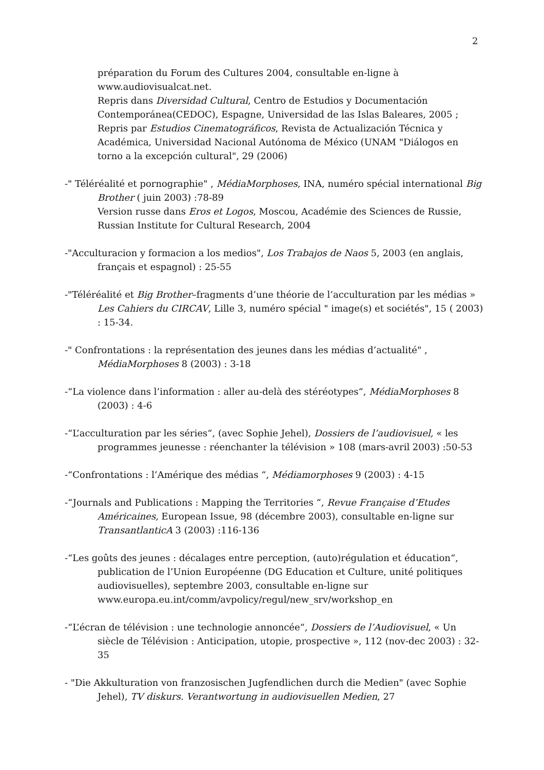2
préparation du Forum des Cultures 2004, consultable en-ligne à www.audiovisualcat.net.
Repris dans Diversidad Cultural, Centro de Estudios y Documentación Contemporánea(CEDOC), Espagne, Universidad de las Islas Baleares, 2005 ;
Repris par Estudios Cinematográficos, Revista de Actualización Técnica y Académica, Universidad Nacional Autónoma de México (UNAM "Diálogos en torno a la excepción cultural", 29 (2006)
-" Téléréalité et pornographie" , MédiaMorphoses, INA, numéro spécial international Big Brother ( juin 2003) :78-89
Version russe dans Eros et Logos, Moscou, Académie des Sciences de Russie, Russian Institute for Cultural Research, 2004
-"Acculturacion y formacion a los medios", Los Trabajos de Naos 5, 2003 (en anglais, français et espagnol) : 25-55
-"Téléréalité et Big Brother–fragments d’une théorie de l’acculturation par les médias » Les Cahiers du CIRCAV, Lille 3, numéro spécial " image(s) et sociétés", 15 ( 2003) : 15-34.
-" Confrontations : la représentation des jeunes dans les médias d’actualité" , MédiaMorphoses 8 (2003) : 3-18
-“La violence dans l’information : aller au-delà des stéréotypes“, MédiaMorphoses 8 (2003) : 4-6
-“L’acculturation par les séries“, (avec Sophie Jehel), Dossiers de l’audiovisuel, « les programmes jeunesse : réenchanter la télévision » 108 (mars-avril 2003) :50-53
-“Confrontations : l’Amérique des médias “, Médiamorphoses 9 (2003) : 4-15
-“Journals and Publications : Mapping the Territories “, Revue Française d’Etudes Américaines, European Issue, 98 (décembre 2003), consultable en-ligne sur TransantlanticA 3 (2003) :116-136
-“Les goûts des jeunes : décalages entre perception, (auto)régulation et éducation“, publication de l’Union Européenne (DG Education et Culture, unité politiques audiovisuelles), septembre 2003, consultable en-ligne sur www.europa.eu.int/comm/avpolicy/regul/new_srv/workshop_en
-“L’écran de télévision : une technologie annoncée“, Dossiers de l’Audiovisuel, « Un siècle de Télévision : Anticipation, utopie, prospective », 112 (nov-dec 2003) : 32-35
- "Die Akkulturation von franzosischen Jugfendlichen durch die Medien" (avec Sophie Jehel), TV diskurs. Verantwortung in audiovisuellen Medien, 27